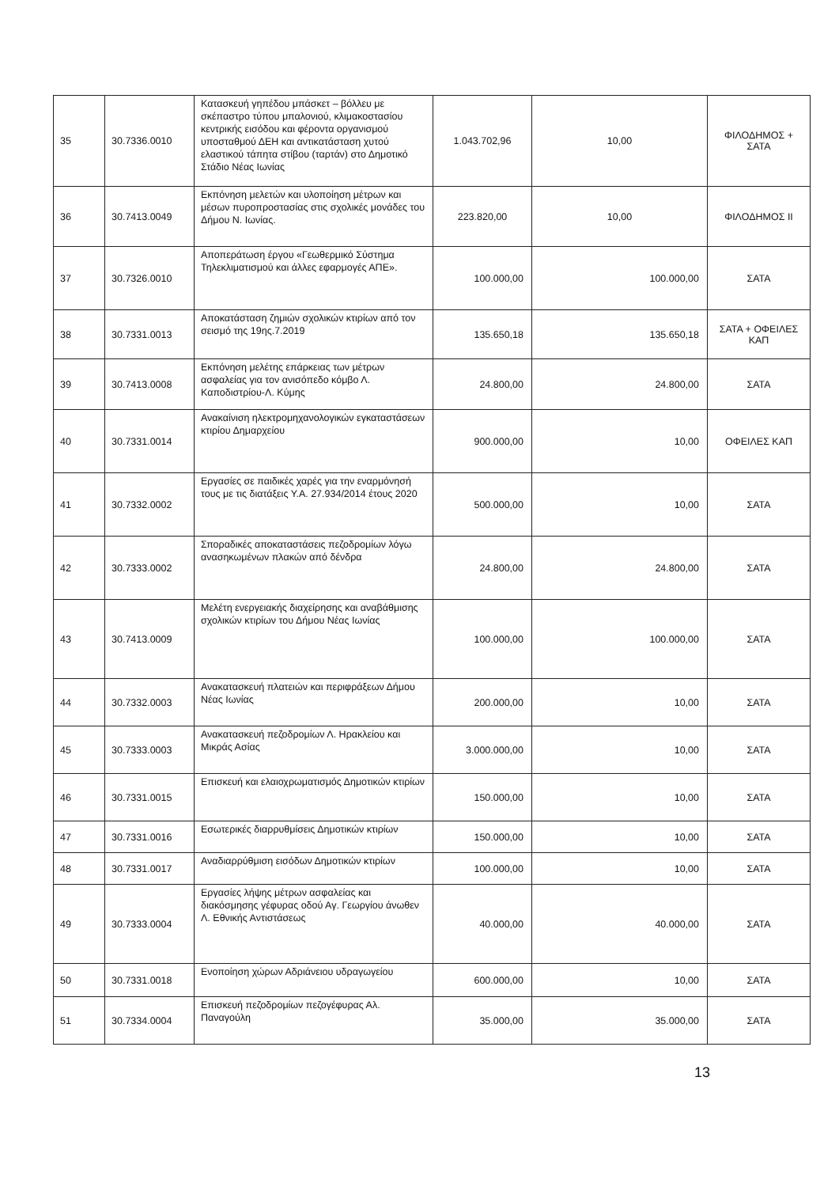| 35 | 30.7336.0010 | Κατασκευή γηπέδου μπάσκετ – βόλλευ με σκέπαστρο τύπου μπαλονιού, κλιμακοστασίου κεντρικής εισόδου και φέροντα οργανισμού υποσταθμού ΔΕΗ και αντικατάσταση χυτού ελαστικού τάπητα στίβου (ταρτάν) στο Δημοτικό Στάδιο Νέας Ιωνίας | 1.043.702,96 | 10,00 | ΦΙΛΟΔΗΜΟΣ + ΣΑΤΑ |
| 36 | 30.7413.0049 | Εκπόνηση μελετών και υλοποίηση μέτρων και μέσων πυροπροστασίας στις σχολικές μονάδες του Δήμου Ν. Ιωνίας. | 223.820,00 | 10,00 | ΦΙΛΟΔΗΜΟΣ ΙΙ |
| 37 | 30.7326.0010 | Αποπεράτωση έργου «Γεωθερμικό Σύστημα Τηλεκλιματισμού και άλλες εφαρμογές ΑΠΕ». | 100.000,00 | 100.000,00 | ΣΑΤΑ |
| 38 | 30.7331.0013 | Αποκατάσταση ζημιών σχολικών κτιρίων από τον σεισμό της 19ης.7.2019 | 135.650,18 | 135.650,18 | ΣΑΤΑ + ΟΦΕΙΛΕΣ ΚΑΠ |
| 39 | 30.7413.0008 | Εκπόνηση μελέτης επάρκειας των μέτρων ασφαλείας για τον ανισόπεδο κόμβο Λ. Καποδιστρίου-Λ. Κύμης | 24.800,00 | 24.800,00 | ΣΑΤΑ |
| 40 | 30.7331.0014 | Ανακαίνιση ηλεκτρομηχανολογικών εγκαταστάσεων κτιρίου Δημαρχείου | 900.000,00 | 10,00 | ΟΦΕΙΛΕΣ ΚΑΠ |
| 41 | 30.7332.0002 | Εργασίες σε παιδικές χαρές για την εναρμόνησή τους με τις διατάξεις Υ.Α. 27.934/2014 έτους 2020 | 500.000,00 | 10,00 | ΣΑΤΑ |
| 42 | 30.7333.0002 | Σποραδικές αποκαταστάσεις πεζοδρομίων λόγω ανασηκωμένων πλακών από δένδρα | 24.800,00 | 24.800,00 | ΣΑΤΑ |
| 43 | 30.7413.0009 | Μελέτη ενεργειακής διαχείρησης και αναβάθμισης σχολικών κτιρίων του Δήμου Νέας Ιωνίας | 100.000,00 | 100.000,00 | ΣΑΤΑ |
| 44 | 30.7332.0003 | Ανακατασκευή πλατειών και περιφράξεων Δήμου Νέας Ιωνίας | 200.000,00 | 10,00 | ΣΑΤΑ |
| 45 | 30.7333.0003 | Ανακατασκευή πεζοδρομίων Λ. Ηρακλείου και Μικράς Ασίας | 3.000.000,00 | 10,00 | ΣΑΤΑ |
| 46 | 30.7331.0015 | Επισκευή και ελαιοχρωματισμός Δημοτικών κτιρίων | 150.000,00 | 10,00 | ΣΑΤΑ |
| 47 | 30.7331.0016 | Εσωτερικές διαρρυθμίσεις Δημοτικών κτιρίων | 150.000,00 | 10,00 | ΣΑΤΑ |
| 48 | 30.7331.0017 | Αναδιαρρύθμιση εισόδων Δημοτικών κτιρίων | 100.000,00 | 10,00 | ΣΑΤΑ |
| 49 | 30.7333.0004 | Εργασίες λήψης μέτρων ασφαλείας και διακόσμησης γέφυρας οδού Αγ. Γεωργίου άνωθεν Λ. Εθνικής Αντιστάσεως | 40.000,00 | 40.000,00 | ΣΑΤΑ |
| 50 | 30.7331.0018 | Ενοποίηση χώρων Αδριάνειου υδραγωγείου | 600.000,00 | 10,00 | ΣΑΤΑ |
| 51 | 30.7334.0004 | Επισκευή πεζοδρομίων πεζογέφυρας Αλ. Παναγούλη | 35.000,00 | 35.000,00 | ΣΑΤΑ |
13